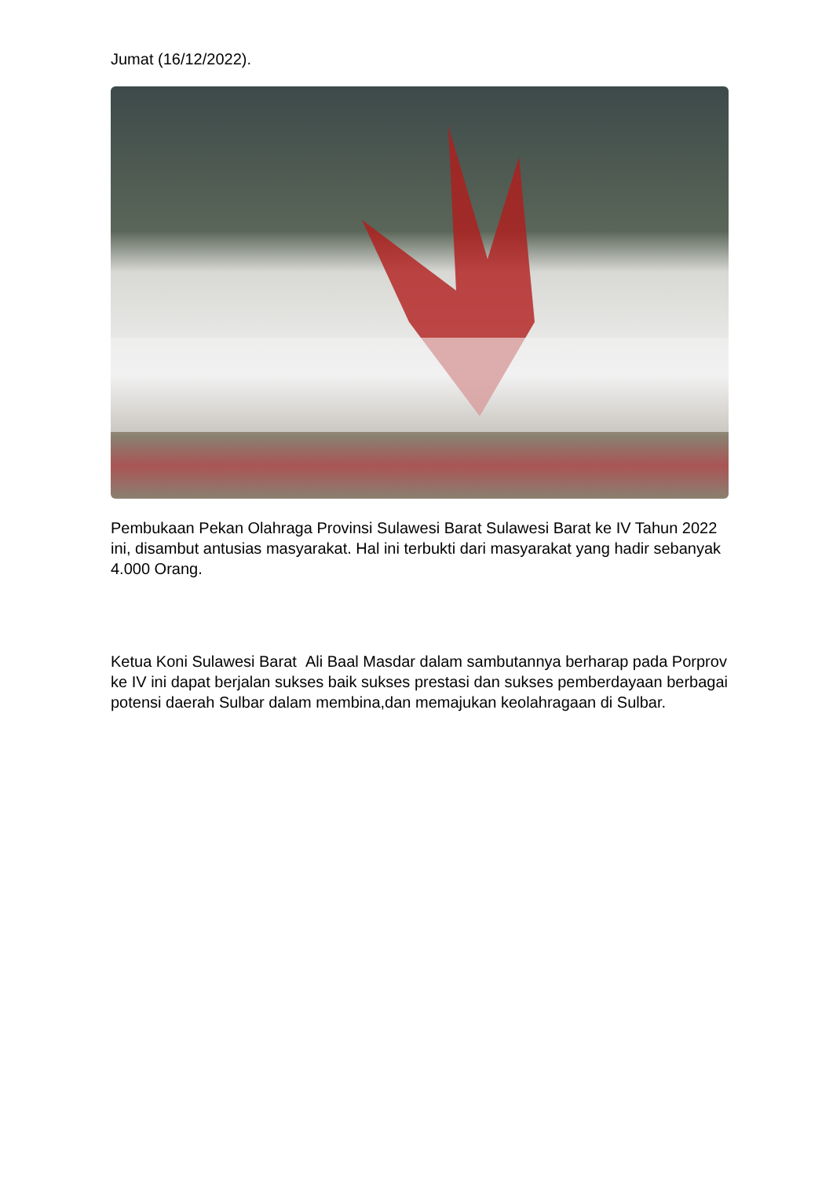Jumat (16/12/2022).
Pembukaan Pekan Olahraga Provinsi Sulawesi Barat Sulawesi Barat ke IV Tahun 2022 ini, disambut antusias masyarakat. Hal ini terbukti dari masyarakat yang hadir sebanyak 4.000 Orang.
Ketua Koni Sulawesi Barat Ali Baal Masdar dalam sambutannya berharap pada Porprov ke IV ini dapat berjalan sukses baik sukses prestasi dan sukses pemberdayaan berbagai potensi daerah Sulbar dalam membina,dan memajukan keolahragaan di Sulbar.